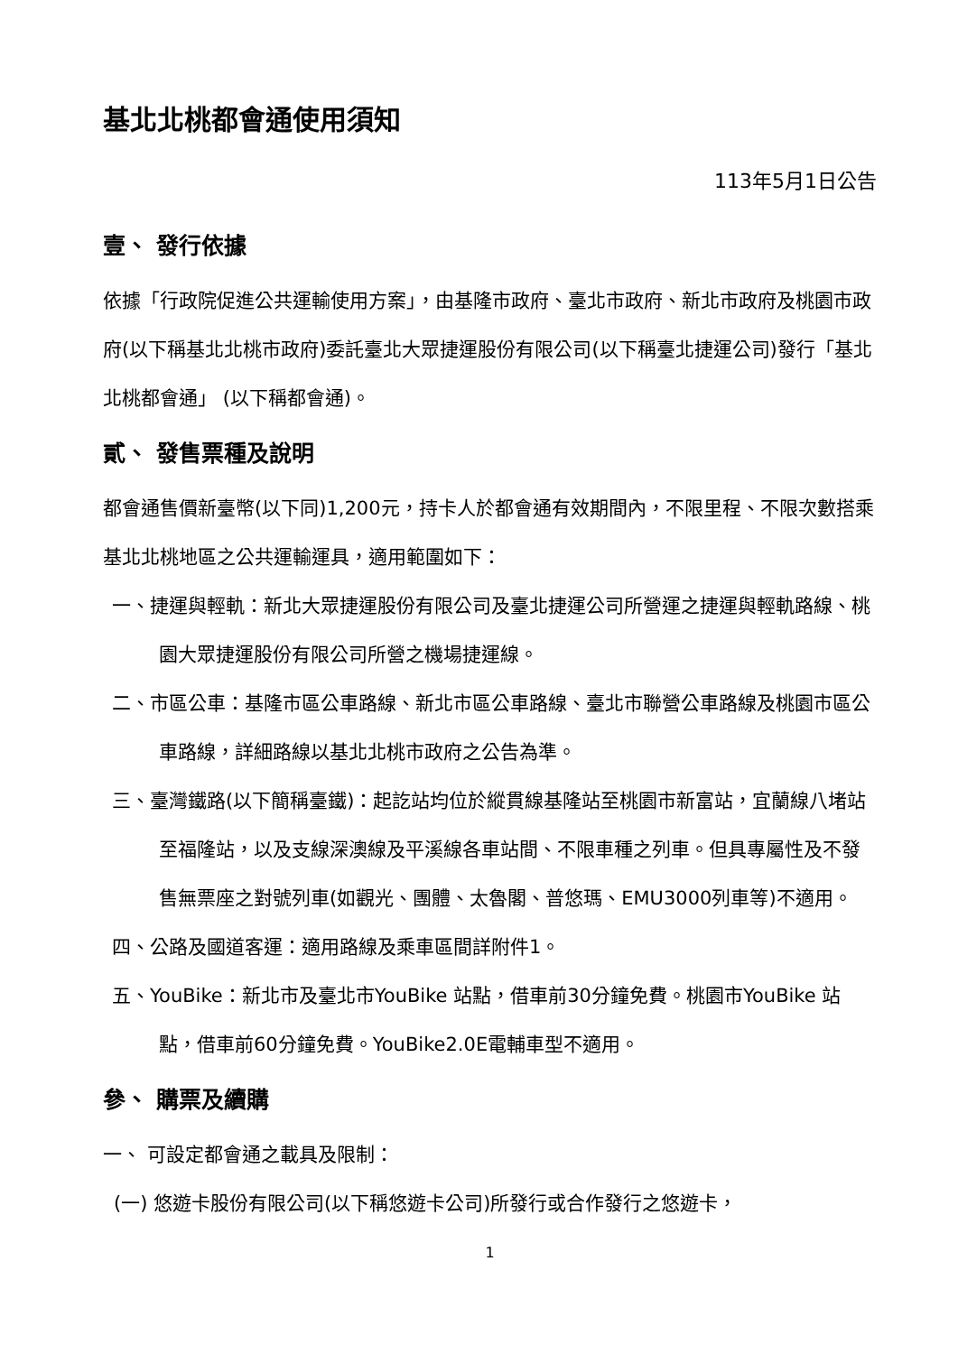基北北桃都會通使用須知
113年5月1日公告
壹、 發行依據
依據「行政院促進公共運輸使用方案」，由基隆市政府、臺北市政府、新北市政府及桃園市政府(以下稱基北北桃市政府)委託臺北大眾捷運股份有限公司(以下稱臺北捷運公司)發行「基北北桃都會通」 (以下稱都會通)。
貳、 發售票種及說明
都會通售價新臺幣(以下同)1,200元，持卡人於都會通有效期間內，不限里程、不限次數搭乘基北北桃地區之公共運輸運具，適用範圍如下：
一、捷運與輕軌：新北大眾捷運股份有限公司及臺北捷運公司所營運之捷運與輕軌路線、桃園大眾捷運股份有限公司所營之機場捷運線。
二、市區公車：基隆市區公車路線、新北市區公車路線、臺北市聯營公車路線及桃園市區公車路線，詳細路線以基北北桃市政府之公告為準。
三、臺灣鐵路(以下簡稱臺鐵)：起訖站均位於縱貫線基隆站至桃園市新富站，宜蘭線八堵站至福隆站，以及支線深澳線及平溪線各車站間、不限車種之列車。但具專屬性及不發售無票座之對號列車(如觀光、團體、太魯閣、普悠瑪、EMU3000列車等)不適用。
四、公路及國道客運：適用路線及乘車區間詳附件1。
五、YouBike：新北市及臺北市YouBike 站點，借車前30分鐘免費。桃園市YouBike 站點，借車前60分鐘免費。YouBike2.0E電輔車型不適用。
參、 購票及續購
一、 可設定都會通之載具及限制：
(一) 悠遊卡股份有限公司(以下稱悠遊卡公司)所發行或合作發行之悠遊卡，
1